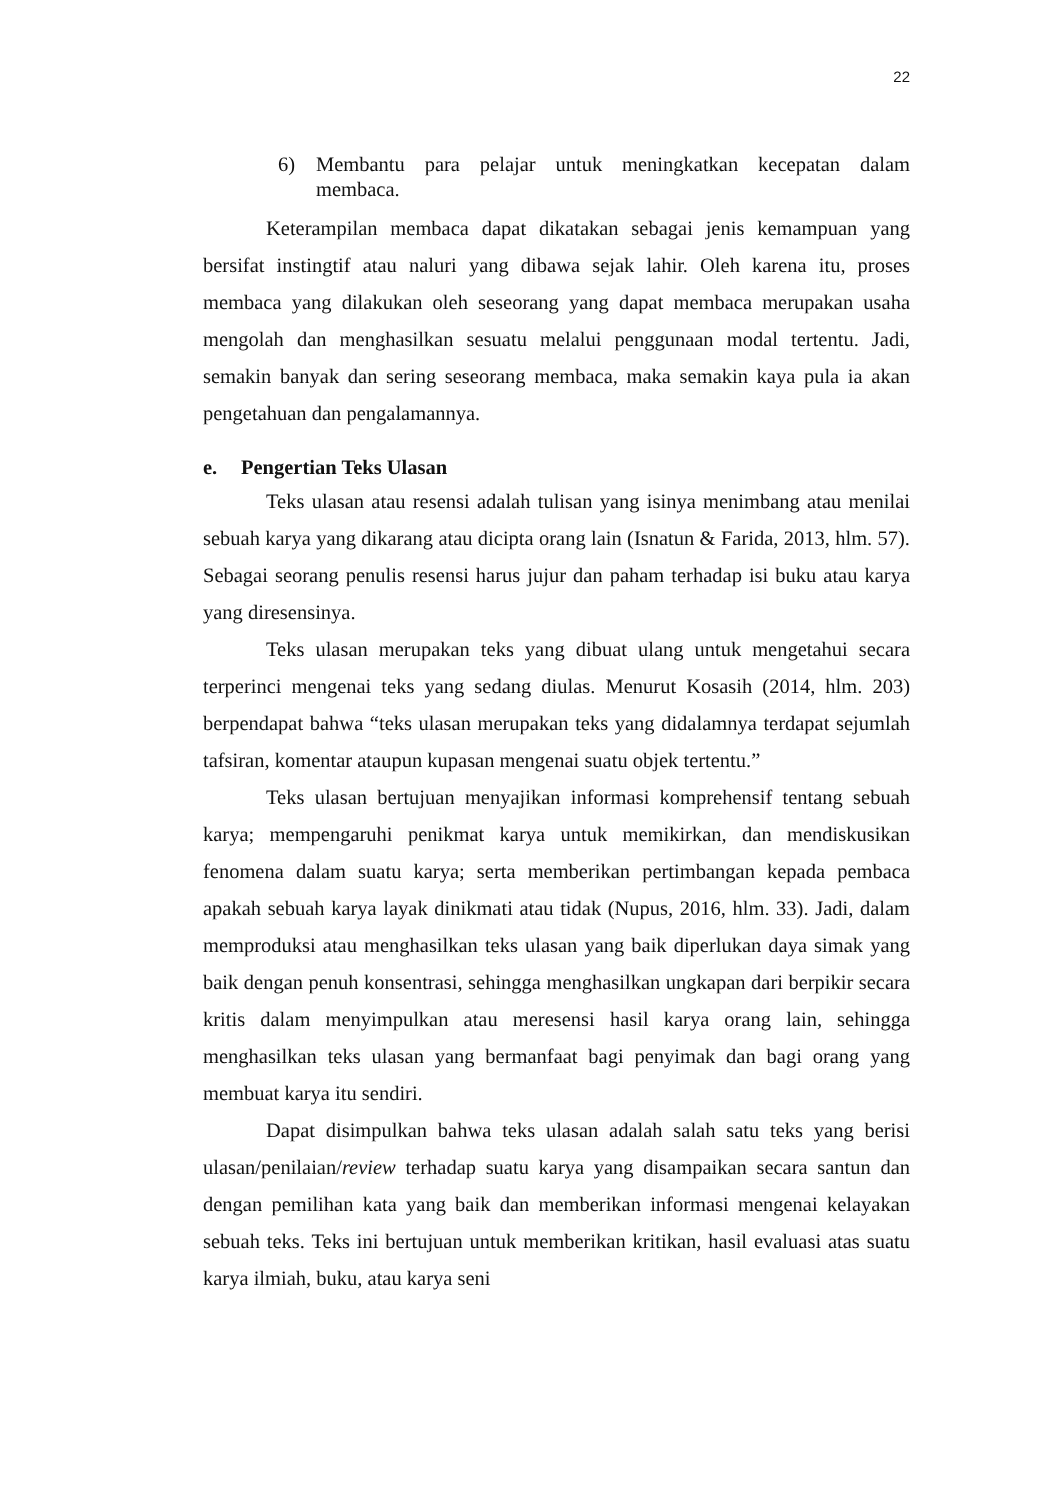22
6) Membantu para pelajar untuk meningkatkan kecepatan dalam membaca.
Keterampilan membaca dapat dikatakan sebagai jenis kemampuan yang bersifat instingtif atau naluri yang dibawa sejak lahir. Oleh karena itu, proses membaca yang dilakukan oleh seseorang yang dapat membaca merupakan usaha mengolah dan menghasilkan sesuatu melalui penggunaan modal tertentu. Jadi, semakin banyak dan sering seseorang membaca, maka semakin kaya pula ia akan pengetahuan dan pengalamannya.
e. Pengertian Teks Ulasan
Teks ulasan atau resensi adalah tulisan yang isinya menimbang atau menilai sebuah karya yang dikarang atau dicipta orang lain (Isnatun & Farida, 2013, hlm. 57). Sebagai seorang penulis resensi harus jujur dan paham terhadap isi buku atau karya yang diresensinya.
Teks ulasan merupakan teks yang dibuat ulang untuk mengetahui secara terperinci mengenai teks yang sedang diulas. Menurut Kosasih (2014, hlm. 203) berpendapat bahwa “teks ulasan merupakan teks yang didalamnya terdapat sejumlah tafsiran, komentar ataupun kupasan mengenai suatu objek tertentu.”
Teks ulasan bertujuan menyajikan informasi komprehensif tentang sebuah karya; mempengaruhi penikmat karya untuk memikirkan, dan mendiskusikan fenomena dalam suatu karya; serta memberikan pertimbangan kepada pembaca apakah sebuah karya layak dinikmati atau tidak (Nupus, 2016, hlm. 33). Jadi, dalam memproduksi atau menghasilkan teks ulasan yang baik diperlukan daya simak yang baik dengan penuh konsentrasi, sehingga menghasilkan ungkapan dari berpikir secara kritis dalam menyimpulkan atau meresensi hasil karya orang lain, sehingga menghasilkan teks ulasan yang bermanfaat bagi penyimak dan bagi orang yang membuat karya itu sendiri.
Dapat disimpulkan bahwa teks ulasan adalah salah satu teks yang berisi ulasan/penilaian/review terhadap suatu karya yang disampaikan secara santun dan dengan pemilihan kata yang baik dan memberikan informasi mengenai kelayakan sebuah teks. Teks ini bertujuan untuk memberikan kritikan, hasil evaluasi atas suatu karya ilmiah, buku, atau karya seni